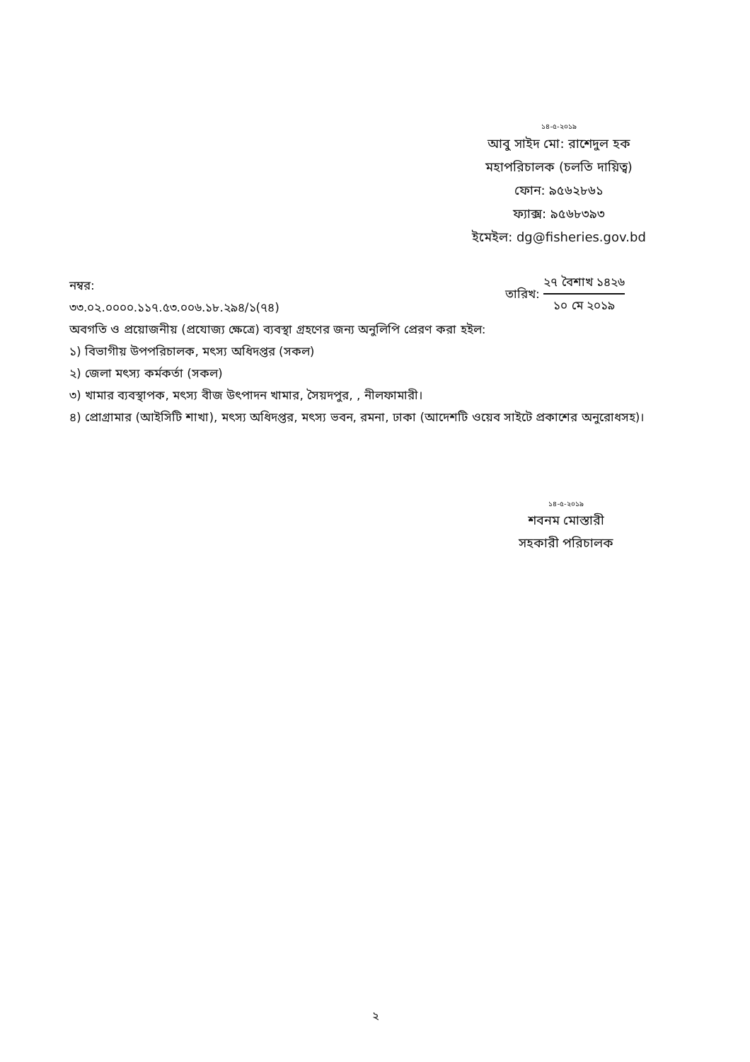১৪-৫-২০১৯
আবু সাইদ মো: রাশেদুল হক
মহাপরিচালক (চলতি দায়িত্ব)
ফোন: ৯৫৬২৮৬১
ফ্যাক্স: ৯৫৬৮৩৯৩
ইমেইল: dg@fisheries.gov.bd
নম্বর:
৩৩.০২.০০০০.১১৭.৫৩.০০৬.১৮.২৯৪/১(৭৪)
তারিখ:
২৭ বৈশাখ ১৪২৬
১০ মে ২০১৯
অবগতি ও প্রয়োজনীয় (প্রযোজ্য ক্ষেত্রে) ব্যবস্থা গ্রহণের জন্য অনুলিপি প্রেরণ করা হইল:
১) বিভাগীয় উপপরিচালক, মৎস্য অধিদপ্তর (সকল)
২) জেলা মৎস্য কর্মকর্তা (সকল)
৩) খামার ব্যবস্থাপক, মৎস্য বীজ উৎপাদন খামার, সৈয়দপুর, , নীলফামারী।
৪) প্রোগ্রামার (আইসিটি শাখা), মৎস্য অধিদপ্তর, মৎস্য ভবন, রমনা, ঢাকা (আদেশটি ওয়েব সাইটে প্রকাশের অনুরোধসহ)।
১৪-৫-২০১৯
শবনম মোস্তারী
সহকারী পরিচালক
২